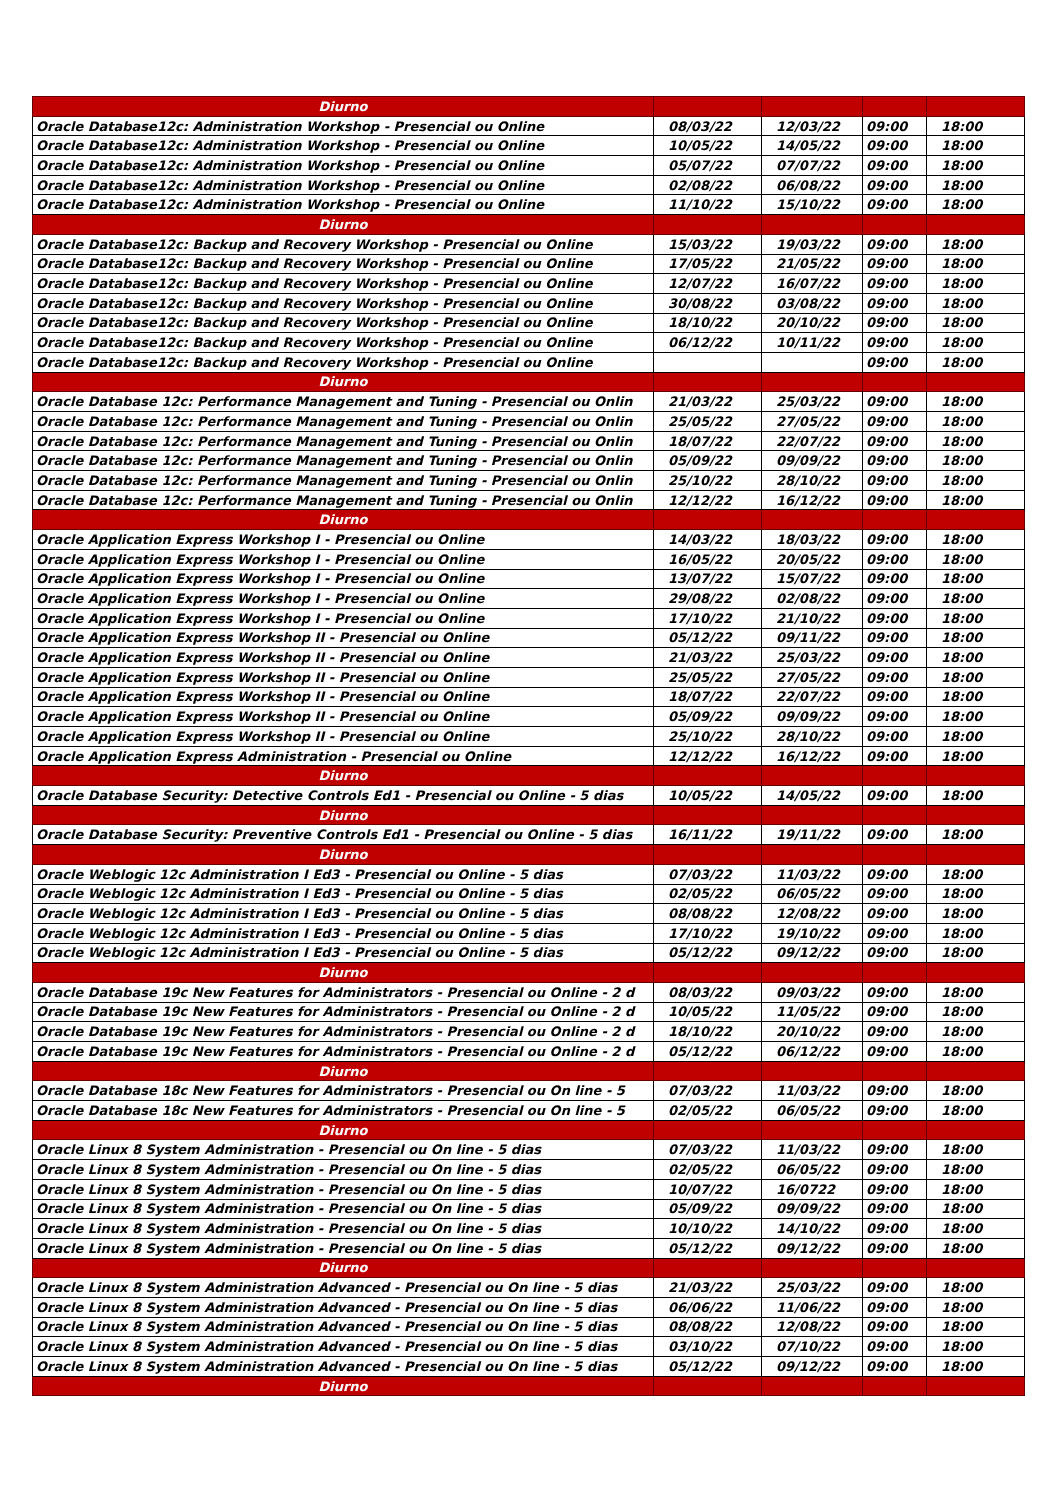| Diurno | | | | |
| Oracle Database12c: Administration Workshop - Presencial ou Online | 08/03/22 | 12/03/22 | 09:00 | 18:00 |
| Oracle Database12c: Administration Workshop - Presencial ou Online | 10/05/22 | 14/05/22 | 09:00 | 18:00 |
| Oracle Database12c: Administration Workshop - Presencial ou Online | 05/07/22 | 07/07/22 | 09:00 | 18:00 |
| Oracle Database12c: Administration Workshop - Presencial ou Online | 02/08/22 | 06/08/22 | 09:00 | 18:00 |
| Oracle Database12c: Administration Workshop - Presencial ou Online | 11/10/22 | 15/10/22 | 09:00 | 18:00 |
| Diurno | | | | |
| Oracle Database12c: Backup and Recovery Workshop - Presencial ou Online | 15/03/22 | 19/03/22 | 09:00 | 18:00 |
| Oracle Database12c: Backup and Recovery Workshop - Presencial ou Online | 17/05/22 | 21/05/22 | 09:00 | 18:00 |
| Oracle Database12c: Backup and Recovery Workshop - Presencial ou Online | 12/07/22 | 16/07/22 | 09:00 | 18:00 |
| Oracle Database12c: Backup and Recovery Workshop - Presencial ou Online | 30/08/22 | 03/08/22 | 09:00 | 18:00 |
| Oracle Database12c: Backup and Recovery Workshop - Presencial ou Online | 18/10/22 | 20/10/22 | 09:00 | 18:00 |
| Oracle Database12c: Backup and Recovery Workshop - Presencial ou Online | 06/12/22 | 10/11/22 | 09:00 | 18:00 |
| Oracle Database12c: Backup and Recovery Workshop - Presencial ou Online | | | 09:00 | 18:00 |
| Diurno | | | | |
| Oracle Database 12c: Performance Management and Tuning - Presencial ou Onlin | 21/03/22 | 25/03/22 | 09:00 | 18:00 |
| Oracle Database 12c: Performance Management and Tuning - Presencial ou Onlin | 25/05/22 | 27/05/22 | 09:00 | 18:00 |
| Oracle Database 12c: Performance Management and Tuning - Presencial ou Onlin | 18/07/22 | 22/07/22 | 09:00 | 18:00 |
| Oracle Database 12c: Performance Management and Tuning - Presencial ou Onlin | 05/09/22 | 09/09/22 | 09:00 | 18:00 |
| Oracle Database 12c: Performance Management and Tuning - Presencial ou Onlin | 25/10/22 | 28/10/22 | 09:00 | 18:00 |
| Oracle Database 12c: Performance Management and Tuning - Presencial ou Onlin | 12/12/22 | 16/12/22 | 09:00 | 18:00 |
| Diurno | | | | |
| Oracle Application Express Workshop I - Presencial ou Online | 14/03/22 | 18/03/22 | 09:00 | 18:00 |
| Oracle Application Express Workshop I - Presencial ou Online | 16/05/22 | 20/05/22 | 09:00 | 18:00 |
| Oracle Application Express Workshop I - Presencial ou Online | 13/07/22 | 15/07/22 | 09:00 | 18:00 |
| Oracle Application Express Workshop I - Presencial ou Online | 29/08/22 | 02/08/22 | 09:00 | 18:00 |
| Oracle Application Express Workshop I - Presencial ou Online | 17/10/22 | 21/10/22 | 09:00 | 18:00 |
| Oracle Application Express Workshop II - Presencial ou Online | 05/12/22 | 09/11/22 | 09:00 | 18:00 |
| Oracle Application Express Workshop II - Presencial ou Online | 21/03/22 | 25/03/22 | 09:00 | 18:00 |
| Oracle Application Express Workshop II - Presencial ou Online | 25/05/22 | 27/05/22 | 09:00 | 18:00 |
| Oracle Application Express Workshop II - Presencial ou Online | 18/07/22 | 22/07/22 | 09:00 | 18:00 |
| Oracle Application Express Workshop II - Presencial ou Online | 05/09/22 | 09/09/22 | 09:00 | 18:00 |
| Oracle Application Express Workshop II - Presencial ou Online | 25/10/22 | 28/10/22 | 09:00 | 18:00 |
| Oracle Application Express Administration - Presencial ou Online | 12/12/22 | 16/12/22 | 09:00 | 18:00 |
| Diurno | | | | |
| Oracle Database Security: Detective Controls Ed1 - Presencial ou Online - 5 dias | 10/05/22 | 14/05/22 | 09:00 | 18:00 |
| Diurno | | | | |
| Oracle Database Security: Preventive Controls Ed1 - Presencial ou Online - 5 dias | 16/11/22 | 19/11/22 | 09:00 | 18:00 |
| Diurno | | | | |
| Oracle Weblogic 12c Administration I Ed3 - Presencial ou Online - 5 dias | 07/03/22 | 11/03/22 | 09:00 | 18:00 |
| Oracle Weblogic 12c Administration I Ed3 - Presencial ou Online - 5 dias | 02/05/22 | 06/05/22 | 09:00 | 18:00 |
| Oracle Weblogic 12c Administration I Ed3 - Presencial ou Online - 5 dias | 08/08/22 | 12/08/22 | 09:00 | 18:00 |
| Oracle Weblogic 12c Administration I Ed3 - Presencial ou Online - 5 dias | 17/10/22 | 19/10/22 | 09:00 | 18:00 |
| Oracle Weblogic 12c Administration I Ed3 - Presencial ou Online - 5 dias | 05/12/22 | 09/12/22 | 09:00 | 18:00 |
| Diurno | | | | |
| Oracle Database 19c New Features for Administrators - Presencial ou Online - 2 d | 08/03/22 | 09/03/22 | 09:00 | 18:00 |
| Oracle Database 19c New Features for Administrators - Presencial ou Online - 2 d | 10/05/22 | 11/05/22 | 09:00 | 18:00 |
| Oracle Database 19c New Features for Administrators - Presencial ou Online - 2 d | 18/10/22 | 20/10/22 | 09:00 | 18:00 |
| Oracle Database 19c New Features for Administrators - Presencial ou Online - 2 d | 05/12/22 | 06/12/22 | 09:00 | 18:00 |
| Diurno | | | | |
| Oracle Database 18c New Features for Administrators - Presencial ou On line - 5 | 07/03/22 | 11/03/22 | 09:00 | 18:00 |
| Oracle Database 18c New Features for Administrators - Presencial ou On line - 5 | 02/05/22 | 06/05/22 | 09:00 | 18:00 |
| Diurno | | | | |
| Oracle Linux 8 System Administration - Presencial ou On line - 5 dias | 07/03/22 | 11/03/22 | 09:00 | 18:00 |
| Oracle Linux 8 System Administration - Presencial ou On line - 5 dias | 02/05/22 | 06/05/22 | 09:00 | 18:00 |
| Oracle Linux 8 System Administration - Presencial ou On line - 5 dias | 10/07/22 | 16/0722 | 09:00 | 18:00 |
| Oracle Linux 8 System Administration - Presencial ou On line - 5 dias | 05/09/22 | 09/09/22 | 09:00 | 18:00 |
| Oracle Linux 8 System Administration - Presencial ou On line - 5 dias | 10/10/22 | 14/10/22 | 09:00 | 18:00 |
| Oracle Linux 8 System Administration - Presencial ou On line - 5 dias | 05/12/22 | 09/12/22 | 09:00 | 18:00 |
| Diurno | | | | |
| Oracle Linux 8 System Administration Advanced - Presencial ou On line - 5 dias | 21/03/22 | 25/03/22 | 09:00 | 18:00 |
| Oracle Linux 8 System Administration Advanced - Presencial ou On line - 5 dias | 06/06/22 | 11/06/22 | 09:00 | 18:00 |
| Oracle Linux 8 System Administration Advanced - Presencial ou On line - 5 dias | 08/08/22 | 12/08/22 | 09:00 | 18:00 |
| Oracle Linux 8 System Administration Advanced - Presencial ou On line - 5 dias | 03/10/22 | 07/10/22 | 09:00 | 18:00 |
| Oracle Linux 8 System Administration Advanced - Presencial ou On line - 5 dias | 05/12/22 | 09/12/22 | 09:00 | 18:00 |
| Diurno | | | | |